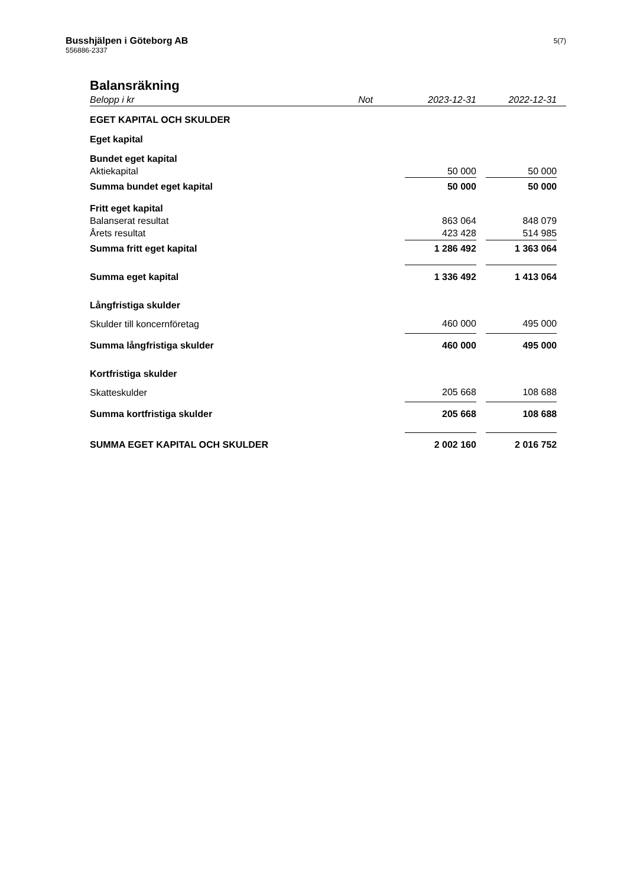Busshjälpen i Göteborg AB
556886-2337
5(7)
Balansräkning
| Belopp i kr | Not | 2023-12-31 | | 2022-12-31 | |
| EGET KAPITAL OCH SKULDER | | | | | |
| Eget kapital | | | | | |
| Bundet eget kapital | | | | | |
| Aktiekapital | | 50 000 | | 50 000 | |
| Summa bundet eget kapital | | 50 000 | | 50 000 | |
| Fritt eget kapital | | | | | |
| Balanserat resultat | | 863 064 | | 848 079 | |
| Årets resultat | | 423 428 | | 514 985 | |
| Summa fritt eget kapital | | 1 286 492 | | 1 363 064 | |
| Summa eget kapital | | 1 336 492 | | 1 413 064 | |
| Långfristiga skulder | | | | | |
| Skulder till koncernföretag | | 460 000 | | 495 000 | |
| Summa långfristiga skulder | | 460 000 | | 495 000 | |
| Kortfristiga skulder | | | | | |
| Skatteskulder | | 205 668 | | 108 688 | |
| Summa kortfristiga skulder | | 205 668 | | 108 688 | |
| SUMMA EGET KAPITAL OCH SKULDER | | 2 002 160 | | 2 016 752 | |